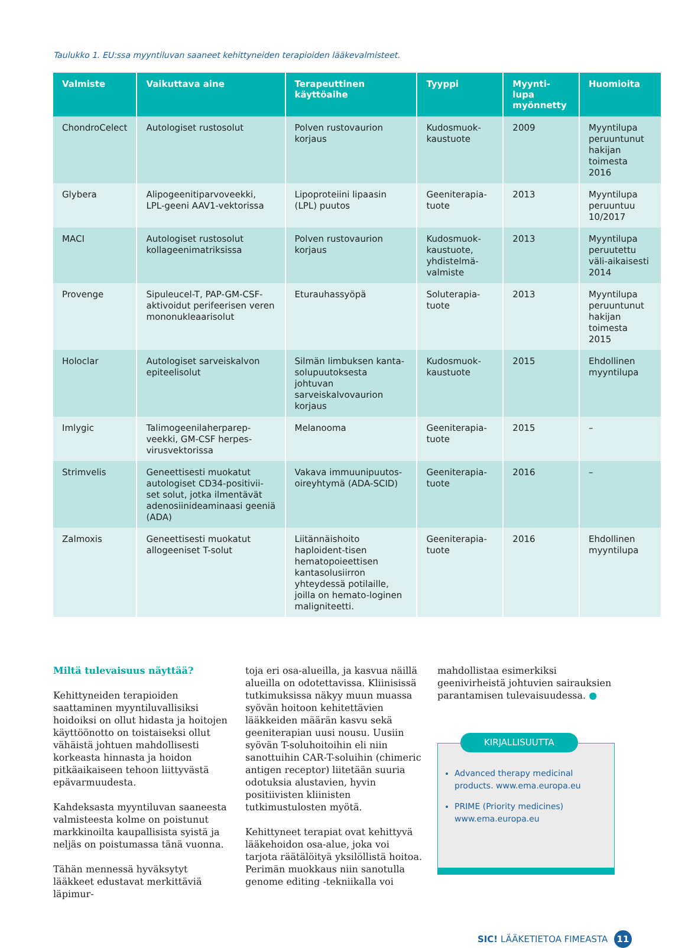Taulukko 1. EU:ssa myyntiluvan saaneet kehittyneiden terapioiden lääkevalmisteet.
| Valmiste | Vaikuttava aine | Terapeuttinen käyttöaihe | Tyyppi | Myynti-lupa myönnetty | Huomioita |
| --- | --- | --- | --- | --- | --- |
| ChondroCelect | Autologiset rustosolut | Polven rustovaurion korjaus | Kudosmuok-kaustuote | 2009 | Myyntilupa peruuntunut hakijan toimesta 2016 |
| Glybera | Alipogeenitiparvoveekki, LPL-geeni AAV1-vektorissa | Lipoproteiini lipaasin (LPL) puutos | Geeniterapia-tuote | 2013 | Myyntilupa peruuntuu 10/2017 |
| MACI | Autologiset rustosolut kollageenimatriksissa | Polven rustovaurion korjaus | Kudosmuok-kaustuote, yhdistelmä-valmiste | 2013 | Myyntilupa peruutettu väli-aikaisesti 2014 |
| Provenge | Sipuleucel-T, PAP-GM-CSF-aktivoidut perifeerisen veren mononukleaarisolut | Eturauhassyöpä | Soluterapia-tuote | 2013 | Myyntilupa peruuntunut hakijan toimesta 2015 |
| Holoclar | Autologiset sarveiskalvon epiteelisolut | Silmän limbuksen kanta-solupuutoksesta johtuvan sarveiskalvovaurion korjaus | Kudosmuok-kaustuote | 2015 | Ehdollinen myyntilupa |
| Imlygic | Talimogeenilaherparep-veekki, GM-CSF herpes-virusvektorissa | Melanooma | Geeniterapia-tuote | 2015 | – |
| Strimvelis | Geneettisesti muokatut autologiset CD34-positivii-set solut, jotka ilmentävät adenosiinideaminaasi geeniä (ADA) | Vakava immuunipuutos-oireyhtymä (ADA-SCID) | Geeniterapia-tuote | 2016 | – |
| Zalmoxis | Geneettisesti muokatut allogeeniset T-solut | Liitännäishoito haploident-tisen hematopoieettisen kantasolusiirron yhteydessä potilaille, joilla on hemato-loginen maligniteetti. | Geeniterapia-tuote | 2016 | Ehdollinen myyntilupa |
Miltä tulevaisuus näyttää?
Kehittyneiden terapioiden saattaminen myyntiluvallisiksi hoidoiksi on ollut hidasta ja hoitojen käyttöönotto on toistaiseksi ollut vähäistä johtuen mahdollisesti korkeasta hinnasta ja hoidon pitkäaikaiseen tehoon liittyvästä epävarmuudesta.
Kahdeksasta myyntiluvan saaneesta valmisteesta kolme on poistunut markkinoilta kaupallisista syistä ja neljäs on poistumassa tänä vuonna.
Tähän mennessä hyväksytyt lääkkeet edustavat merkittäviä läpimur-
toja eri osa-alueilla, ja kasvua näillä alueilla on odotettavissa. Kliinisissä tutkimuksissa näkyy muun muassa syövän hoitoon kehitettävien lääkkeiden määrän kasvu sekä geeniterapian uusi nousu. Uusiin syövän T-soluhoitoihin eli niin sanottuihin CAR-T-soluihin (chimeric antigen receptor) liitetään suuria odotuksia alustavien, hyvin positiivisten kliinisten tutkimustulosten myötä.
Kehittyneet terapiat ovat kehittyvä lääkehoidon osa-alue, joka voi tarjota räätälöityä yksilöllistä hoitoa. Perimän muokkaus niin sanotulla genome editing -tekniikalla voi
mahdollistaa esimerkiksi geenivirheistä johtuvien sairauksien parantamisen tulevaisuudessa. ●
KIRJALLISUUTTA
Advanced therapy medicinal products. www.ema.europa.eu
PRIME (Priority medicines) www.ema.europa.eu
SIC! LÄÄKETIETOA FIMEASTA 11